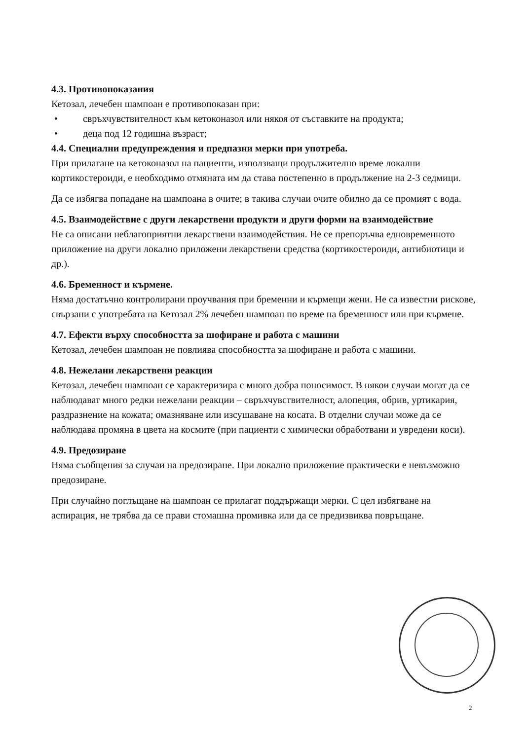4.3. Противопоказания
Кетозал, лечебен шампоан е противопоказан при:
• свръхчувствителност към кетоконазол или някоя от съставките на продукта;
• деца под 12 годишна възраст;
4.4. Специални предупреждения и предпазни мерки при употреба.
При прилагане на кетоконазол на пациенти, използващи продължително време локални кортикостероиди, е необходимо отмяната им да става постепенно в продължение на 2-3 седмици.
Да се избягва попадане на шампоана в очите; в такива случаи очите обилно да се промият с вода.
4.5. Взаимодействие с други лекарствени продукти и други форми на взаимодействие
Не са описани неблагоприятни лекарствени взаимодействия. Не се препоръчва едновременното приложение на други локално приложени лекарствени средства (кортикостероиди, антибиотици и др.).
4.6. Бременност и кърмене.
Няма достатъчно контролирани проучвания при бременни и кърмещи жени. Не са известни рискове, свързани с употребата на Кетозал 2% лечебен шампоан по време на бременност или при кърмене.
4.7. Ефекти върху способността за шофиране и работа с машини
Кетозал, лечебен шампоан не повлиява способността за шофиране и работа с машини.
4.8. Нежелани лекарствени реакции
Кетозал, лечебен шампоан се характеризира с много добра поносимост. В някои случаи могат да се наблюдават много редки нежелани реакции – свръхчувствителност, алопеция, обрив, уртикария, раздразнение на кожата; омазняване или изсушаване на косата. В отделни случаи може да се наблюдава промяна в цвета на космите (при пациенти с химически обработвани и увредени коси).
4.9. Предозиране
Няма съобщения за случаи на предозиране. При локално приложение практически е невъзможно предозиране.
При случайно поглъщане на шампоан се прилагат поддържащи мерки. С цел избягване на аспирация, не трябва да се прави стомашна промивка или да се предизвиква повръщане.
2